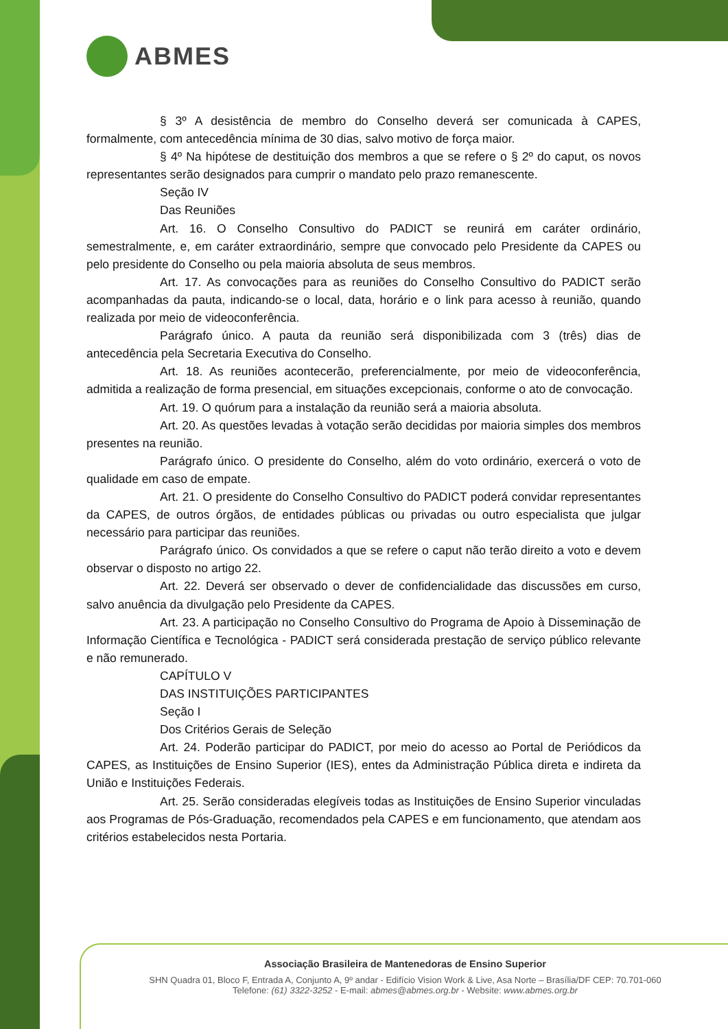ABMES
§ 3º A desistência de membro do Conselho deverá ser comunicada à CAPES, formalmente, com antecedência mínima de 30 dias, salvo motivo de força maior.
§ 4º Na hipótese de destituição dos membros a que se refere o § 2º do caput, os novos representantes serão designados para cumprir o mandato pelo prazo remanescente.
Seção IV
Das Reuniões
Art. 16. O Conselho Consultivo do PADICT se reunirá em caráter ordinário, semestralmente, e, em caráter extraordinário, sempre que convocado pelo Presidente da CAPES ou pelo presidente do Conselho ou pela maioria absoluta de seus membros.
Art. 17. As convocações para as reuniões do Conselho Consultivo do PADICT serão acompanhadas da pauta, indicando-se o local, data, horário e o link para acesso à reunião, quando realizada por meio de videoconferência.
Parágrafo único. A pauta da reunião será disponibilizada com 3 (três) dias de antecedência pela Secretaria Executiva do Conselho.
Art. 18. As reuniões acontecerão, preferencialmente, por meio de videoconferência, admitida a realização de forma presencial, em situações excepcionais, conforme o ato de convocação.
Art. 19. O quórum para a instalação da reunião será a maioria absoluta.
Art. 20. As questões levadas à votação serão decididas por maioria simples dos membros presentes na reunião.
Parágrafo único. O presidente do Conselho, além do voto ordinário, exercerá o voto de qualidade em caso de empate.
Art. 21. O presidente do Conselho Consultivo do PADICT poderá convidar representantes da CAPES, de outros órgãos, de entidades públicas ou privadas ou outro especialista que julgar necessário para participar das reuniões.
Parágrafo único. Os convidados a que se refere o caput não terão direito a voto e devem observar o disposto no artigo 22.
Art. 22. Deverá ser observado o dever de confidencialidade das discussões em curso, salvo anuência da divulgação pelo Presidente da CAPES.
Art. 23. A participação no Conselho Consultivo do Programa de Apoio à Disseminação de Informação Científica e Tecnológica - PADICT será considerada prestação de serviço público relevante e não remunerado.
CAPÍTULO V
DAS INSTITUIÇÕES PARTICIPANTES
Seção I
Dos Critérios Gerais de Seleção
Art. 24. Poderão participar do PADICT, por meio do acesso ao Portal de Periódicos da CAPES, as Instituições de Ensino Superior (IES), entes da Administração Pública direta e indireta da União e Instituições Federais.
Art. 25. Serão consideradas elegíveis todas as Instituições de Ensino Superior vinculadas aos Programas de Pós-Graduação, recomendados pela CAPES e em funcionamento, que atendam aos critérios estabelecidos nesta Portaria.
Associação Brasileira de Mantenedoras de Ensino Superior
SHN Quadra 01, Bloco F, Entrada A, Conjunto A, 9º andar - Edifício Vision Work & Live, Asa Norte – Brasília/DF CEP: 70.701-060
Telefone: (61) 3322-3252 - E-mail: abmes@abmes.org.br - Website: www.abmes.org.br